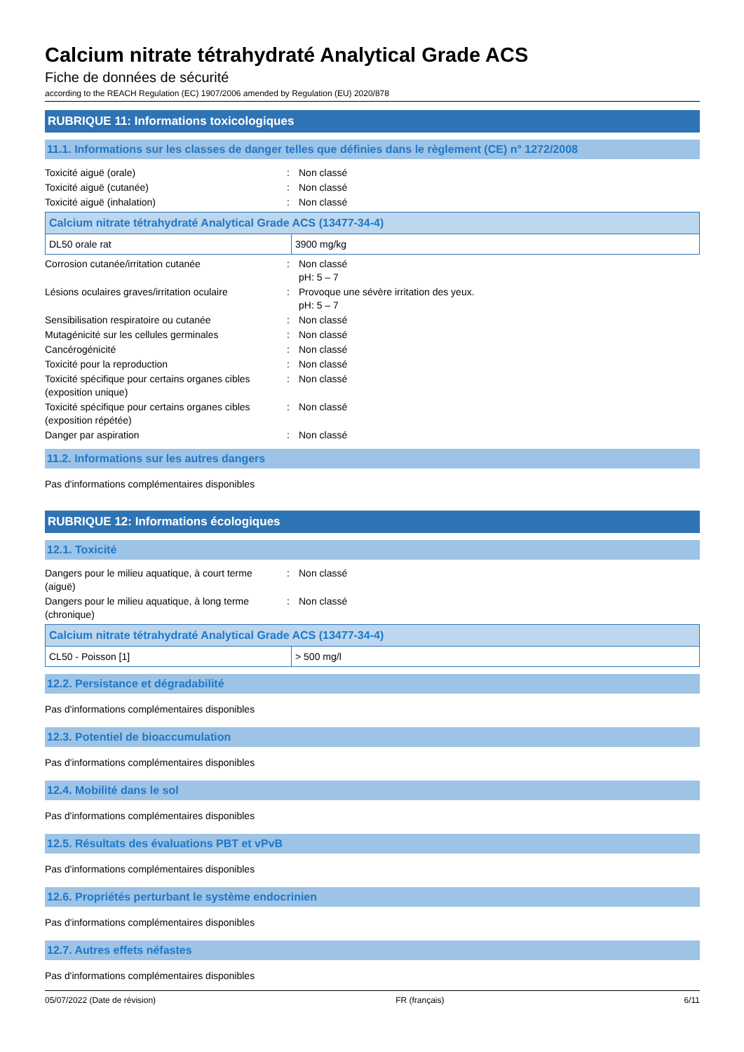Calcium nitrate tétrahydraté Analytical Grade ACS
Fiche de données de sécurité
according to the REACH Regulation (EC) 1907/2006 amended by Regulation (EU) 2020/878
RUBRIQUE 11: Informations toxicologiques
11.1. Informations sur les classes de danger telles que définies dans le règlement (CE) n° 1272/2008
Toxicité aiguë (orale) : Non classé
Toxicité aiguë (cutanée) : Non classé
Toxicité aiguë (inhalation) : Non classé
| Calcium nitrate tétrahydraté Analytical Grade ACS (13477-34-4) | |
| --- | --- |
| DL50 orale rat | 3900 mg/kg |
Corrosion cutanée/irritation cutanée : Non classé
pH: 5 – 7
Lésions oculaires graves/irritation oculaire
: Provoque une sévère irritation des yeux.
pH: 5 – 7
Sensibilisation respiratoire ou cutanée : Non classé
Mutagénicité sur les cellules germinales : Non classé
Cancérogénicité : Non classé
Toxicité pour la reproduction : Non classé
Toxicité spécifique pour certains organes cibles (exposition unique)
: Non classé
Toxicité spécifique pour certains organes cibles (exposition répétée)
: Non classé
Danger par aspiration : Non classé
11.2. Informations sur les autres dangers
Pas d'informations complémentaires disponibles
RUBRIQUE 12: Informations écologiques
12.1. Toxicité
Dangers pour le milieu aquatique, à court terme (aiguë)
: Non classé
Dangers pour le milieu aquatique, à long terme (chronique)
: Non classé
| Calcium nitrate tétrahydraté Analytical Grade ACS (13477-34-4) | |
| --- | --- |
| CL50 - Poisson [1] | > 500 mg/l |
12.2. Persistance et dégradabilité
Pas d'informations complémentaires disponibles
12.3. Potentiel de bioaccumulation
Pas d'informations complémentaires disponibles
12.4. Mobilité dans le sol
Pas d'informations complémentaires disponibles
12.5. Résultats des évaluations PBT et vPvB
Pas d'informations complémentaires disponibles
12.6. Propriétés perturbant le système endocrinien
Pas d'informations complémentaires disponibles
12.7. Autres effets néfastes
Pas d'informations complémentaires disponibles
05/07/2022 (Date de révision) FR (français) 6/11